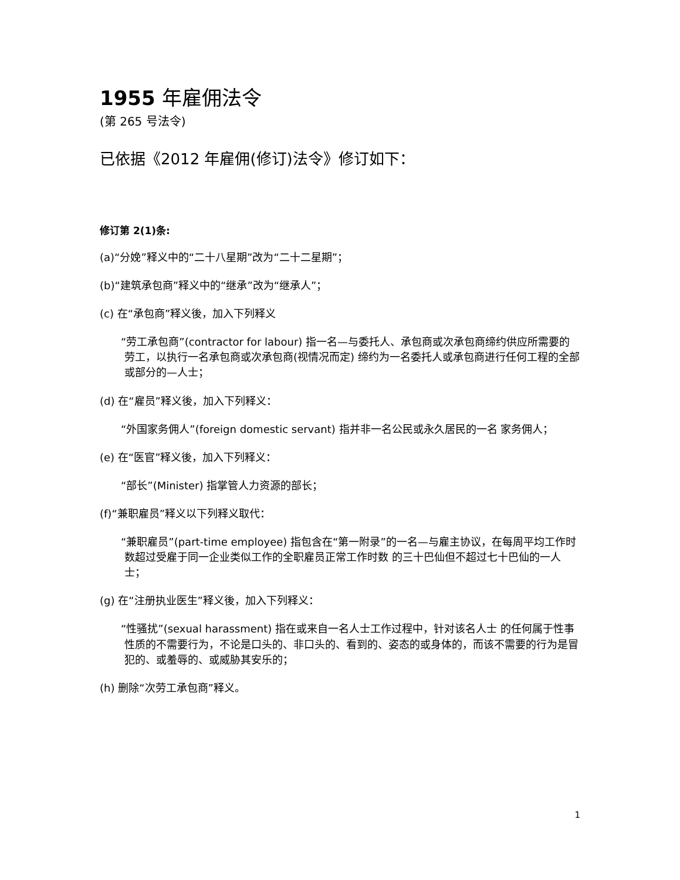1955 年雇佣法令
(第 265 号法令)
已依据《2012 年雇佣(修订)法令》修订如下：
修订第 2(1)条:
(a)“分娩”释义中的“二十八星期”改为“二十二星期”；
(b)“建筑承包商”释义中的“继承”改为“继承人”；
(c) 在“承包商”释义後，加入下列释义
“劳工承包商”(contractor for labour) 指一名—与委托人、承包商或次承包商缔约供应所需要的劳工，以执行一名承包商或次承包商(视情况而定) 缔约为一名委托人或承包商进行任何工程的全部或部分的—人士；
(d) 在“雇员”释义後，加入下列释义：
“外国家务佣人”(foreign domestic servant) 指并非一名公民或永久居民的一名 家务佣人；
(e) 在“医官”释义後，加入下列释义：
“部长”(Minister) 指掌管人力资源的部长；
(f)“兼职雇员”释义以下列释义取代：
“兼职雇员”(part-time employee) 指包含在“第一附录”的一名—与雇主协议，在每周平均工作时数超过受雇于同一企业类似工作的全职雇员正常工作时数 的三十巴仙但不超过七十巴仙的一人士；
(g) 在“注册执业医生”释义後，加入下列释义：
“性骚扰”(sexual harassment) 指在或来自一名人士工作过程中，针对该名人士 的任何属于性事性质的不需要行为，不论是口头的、非口头的、看到的、姿态的或身体的，而该不需要的行为是冒犯的、或羞辱的、或威胁其安乐的；
(h) 删除“次劳工承包商”释义。
1